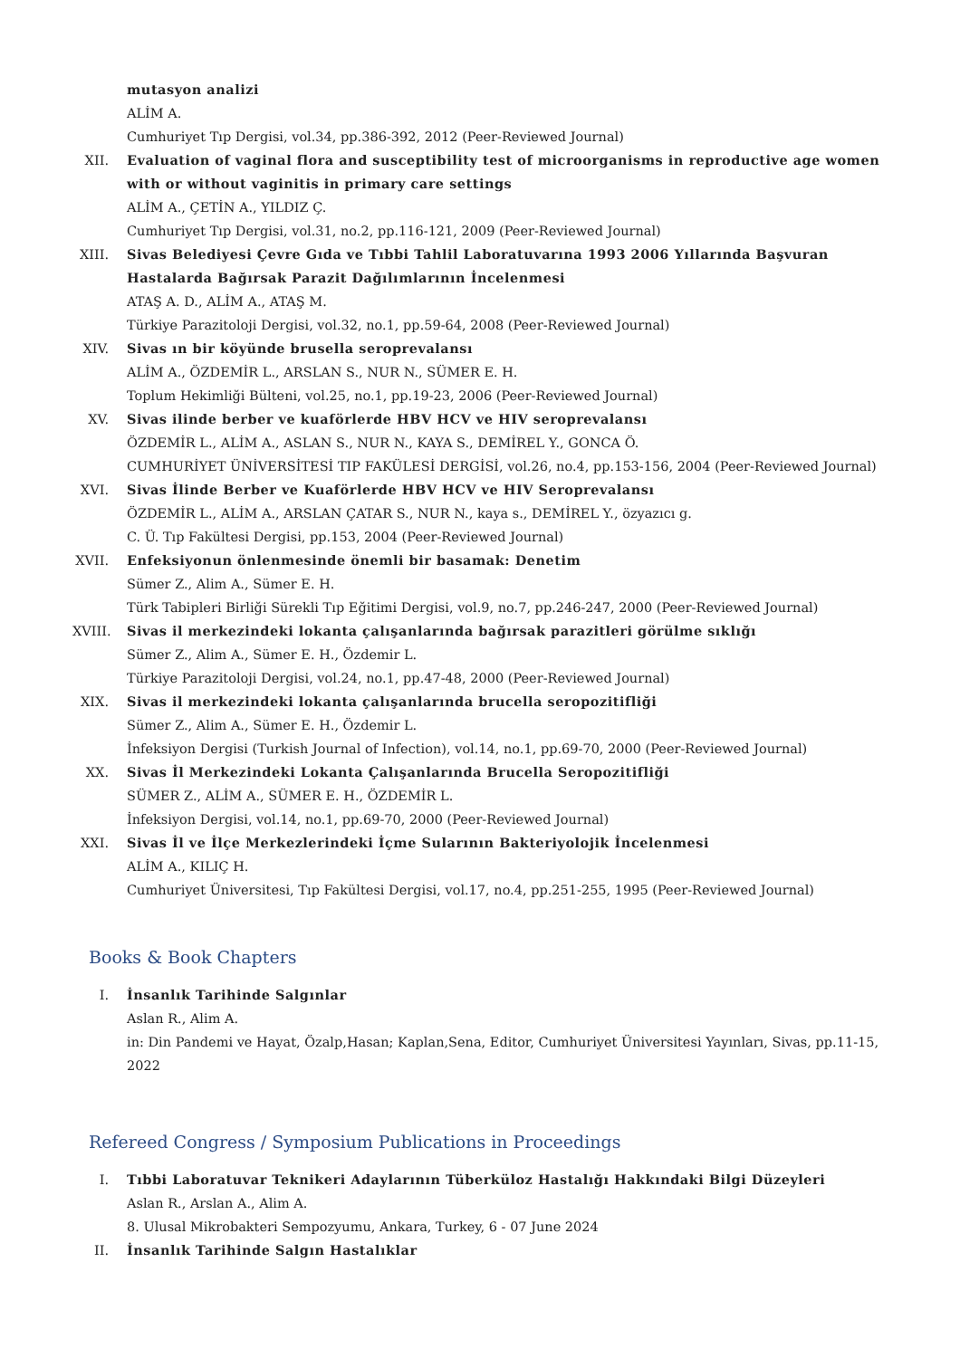mutasyon analizi
ALİM A.
Cumhuriyet Tıp Dergisi, vol.34, pp.386-392, 2012 (Peer-Reviewed Journal)
XII. Evaluation of vaginal flora and susceptibility test of microorganisms in reproductive age women with or without vaginitis in primary care settings
ALİM A., ÇETİN A., YILDIZ Ç.
Cumhuriyet Tıp Dergisi, vol.31, no.2, pp.116-121, 2009 (Peer-Reviewed Journal)
XIII.
Sivas Belediyesi Çevre Gıda ve Tıbbi Tahlil Laboratuvarına 1993 2006 Yıllarında Başvuran Hastalarda Bağırsak Parazit Dağılımlarının İncelenmesi
ATAŞ A. D., ALİM A., ATAŞ M.
Türkiye Parazitoloji Dergisi, vol.32, no.1, pp.59-64, 2008 (Peer-Reviewed Journal)
XIV. Sivas ın bir köyünde brusella seroprevalansı
ALİM A., ÖZDEMİR L., ARSLAN S., NUR N., SÜMER E. H.
Toplum Hekimliği Bülteni, vol.25, no.1, pp.19-23, 2006 (Peer-Reviewed Journal)
XV. Sivas ilinde berber ve kuaförlerde HBV HCV ve HIV seroprevalansı
ÖZDEMİR L., ALİM A., ASLAN S., NUR N., KAYA S., DEMİREL Y., GONCA Ö.
CUMHURİYET ÜNİVERSİTESİ TIP FAKÜLESİ DERGİSİ, vol.26, no.4, pp.153-156, 2004 (Peer-Reviewed Journal)
XVI. Sivas İlinde Berber ve Kuaförlerde HBV HCV ve HIV Seroprevalansı
ÖZDEMİR L., ALİM A., ARSLAN ÇATAR S., NUR N., kaya s., DEMİREL Y., özyazıcı g.
C. Ü. Tıp Fakültesi Dergisi, pp.153, 2004 (Peer-Reviewed Journal)
XVII.
Enfeksiyonun önlenmesinde önemli bir basamak: Denetim
Sümer Z., Alim A., Sümer E. H.
Türk Tabipleri Birliği Sürekli Tıp Eğitimi Dergisi, vol.9, no.7, pp.246-247, 2000 (Peer-Reviewed Journal)
XVIII.
Sivas il merkezindeki lokanta çalışanlarında bağırsak parazitleri görülme sıklığı
Sümer Z., Alim A., Sümer E. H., Özdemir L.
Türkiye Parazitoloji Dergisi, vol.24, no.1, pp.47-48, 2000 (Peer-Reviewed Journal)
XIX. Sivas il merkezindeki lokanta çalışanlarında brucella seropozitifliği
Sümer Z., Alim A., Sümer E. H., Özdemir L.
İnfeksiyon Dergisi (Turkish Journal of Infection), vol.14, no.1, pp.69-70, 2000 (Peer-Reviewed Journal)
XX. Sivas İl Merkezindeki Lokanta Çalışanlarında Brucella Seropozitifliği
SÜMER Z., ALİM A., SÜMER E. H., ÖZDEMİR L.
İnfeksiyon Dergisi, vol.14, no.1, pp.69-70, 2000 (Peer-Reviewed Journal)
XXI. Sivas İl ve İlçe Merkezlerindeki İçme Sularının Bakteriyolojik İncelenmesi
ALİM A., KILIÇ H.
Cumhuriyet Üniversitesi, Tıp Fakültesi Dergisi, vol.17, no.4, pp.251-255, 1995 (Peer-Reviewed Journal)
Books & Book Chapters
I. İnsanlık Tarihinde Salgınlar
Aslan R., Alim A.
in: Din Pandemi ve Hayat, Özalp,Hasan; Kaplan,Sena, Editor, Cumhuriyet Üniversitesi Yayınları, Sivas, pp.11-15, 2022
Refereed Congress / Symposium Publications in Proceedings
I. Tıbbi Laboratuvar Teknikeri Adaylarının Tüberküloz Hastalığı Hakkındaki Bilgi Düzeyleri
Aslan R., Arslan A., Alim A.
8. Ulusal Mikrobakteri Sempozyumu, Ankara, Turkey, 6 - 07 June 2024
II. İnsanlık Tarihinde Salgın Hastalıklar